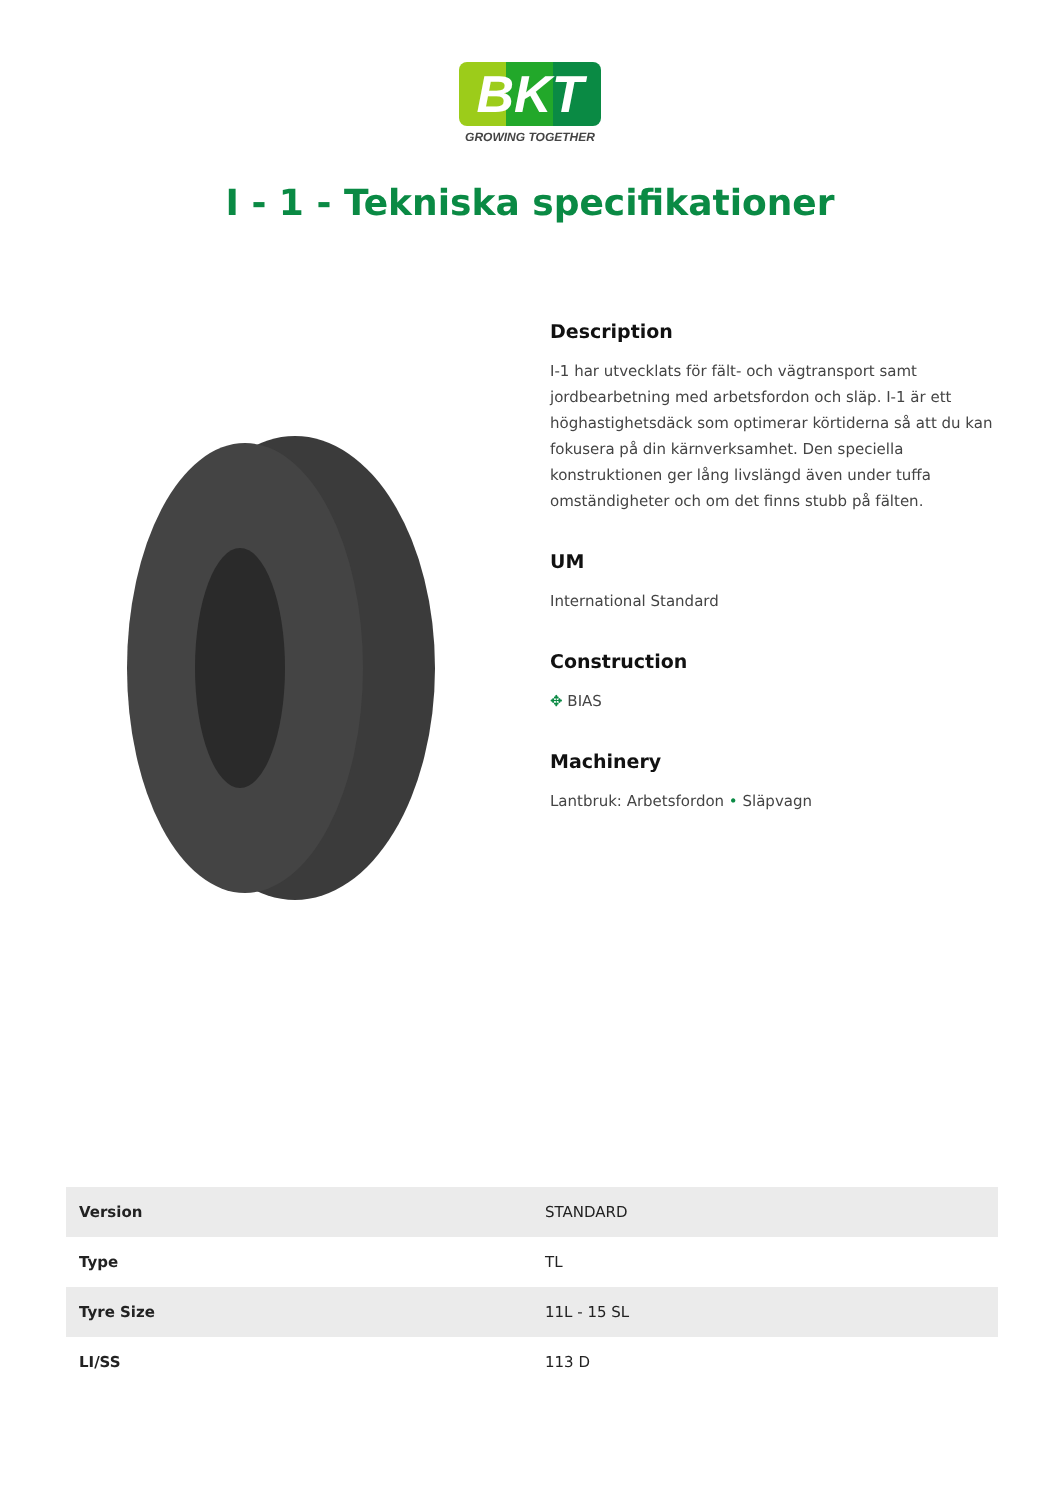BKT
GROWING TOGETHER
I - 1 - Tekniska specifikationer
Description
I-1 har utvecklats för fält- och vägtransport samt jordbearbetning med arbetsfordon och släp. I-1 är ett höghastighetsdäck som optimerar körtiderna så att du kan fokusera på din kärnverksamhet. Den speciella konstruktionen ger lång livslängd även under tuffa omständigheter och om det finns stubb på fälten.
UM
International Standard
Construction
✥ BIAS
Machinery
Lantbruk: Arbetsfordon • Släpvagn
| Version | STANDARD |
| Type | TL |
| Tyre Size | 11L - 15 SL |
| LI/SS | 113 D |